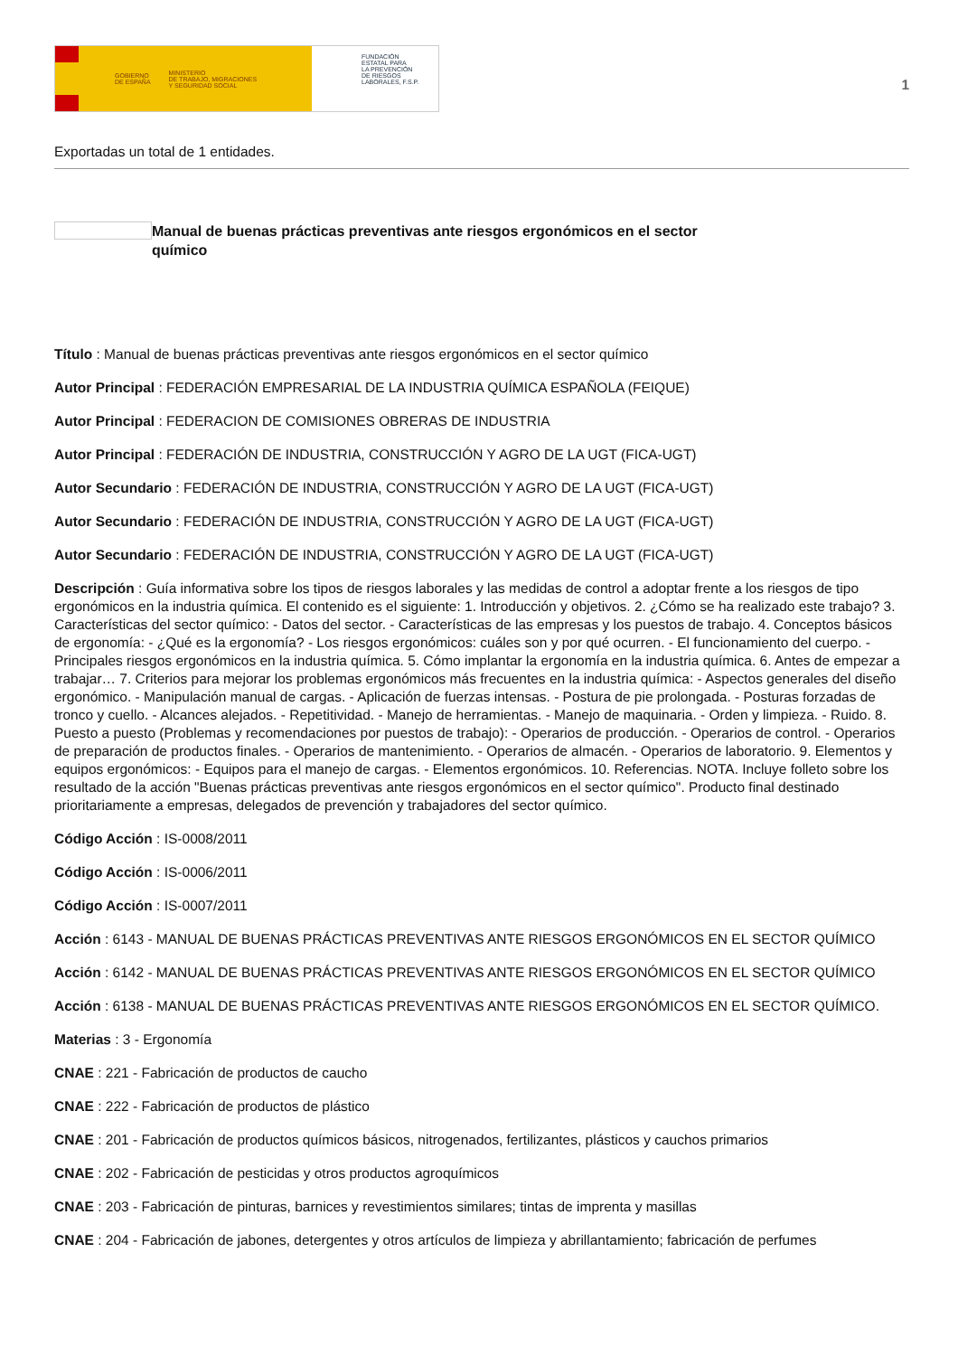GOBIERNO
DE ESPAÑA MINISTERIO
DE TRABAJO, MIGRACIONES
Y SEGURIDAD SOCIAL
FUNDACIÓN
ESTATAL PARA
LA PREVENCIÓN
DE RIESGOS
LABORALES, F.S.P.
1
Exportadas un total de 1 entidades.
Manual de buenas prácticas preventivas ante riesgos ergonómicos en el sector químico
Título : Manual de buenas prácticas preventivas ante riesgos ergonómicos en el sector químico
Autor Principal : FEDERACIÓN EMPRESARIAL DE LA INDUSTRIA QUÍMICA ESPAÑOLA (FEIQUE)
Autor Principal : FEDERACION DE COMISIONES OBRERAS DE INDUSTRIA
Autor Principal : FEDERACIÓN DE INDUSTRIA, CONSTRUCCIÓN Y AGRO DE LA UGT (FICA-UGT)
Autor Secundario : FEDERACIÓN DE INDUSTRIA, CONSTRUCCIÓN Y AGRO DE LA UGT (FICA-UGT)
Autor Secundario : FEDERACIÓN DE INDUSTRIA, CONSTRUCCIÓN Y AGRO DE LA UGT (FICA-UGT)
Autor Secundario : FEDERACIÓN DE INDUSTRIA, CONSTRUCCIÓN Y AGRO DE LA UGT (FICA-UGT)
Descripción : Guía informativa sobre los tipos de riesgos laborales y las medidas de control a adoptar frente a los riesgos de tipo ergonómicos en la industria química. El contenido es el siguiente: 1. Introducción y objetivos. 2. ¿Cómo se ha realizado este trabajo? 3. Características del sector químico: - Datos del sector. - Características de las empresas y los puestos de trabajo. 4. Conceptos básicos de ergonomía: - ¿Qué es la ergonomía? - Los riesgos ergonómicos: cuáles son y por qué ocurren. - El funcionamiento del cuerpo. - Principales riesgos ergonómicos en la industria química. 5. Cómo implantar la ergonomía en la industria química. 6. Antes de empezar a trabajar… 7. Criterios para mejorar los problemas ergonómicos más frecuentes en la industria química: - Aspectos generales del diseño ergonómico. - Manipulación manual de cargas. - Aplicación de fuerzas intensas. - Postura de pie prolongada. - Posturas forzadas de tronco y cuello. - Alcances alejados. - Repetitividad. - Manejo de herramientas. - Manejo de maquinaria. - Orden y limpieza. - Ruido. 8. Puesto a puesto (Problemas y recomendaciones por puestos de trabajo): - Operarios de producción. - Operarios de control. - Operarios de preparación de productos finales. - Operarios de mantenimiento. - Operarios de almacén. - Operarios de laboratorio. 9. Elementos y equipos ergonómicos: - Equipos para el manejo de cargas. - Elementos ergonómicos. 10. Referencias. NOTA. Incluye folleto sobre los resultado de la acción "Buenas prácticas preventivas ante riesgos ergonómicos en el sector químico". Producto final destinado prioritariamente a empresas, delegados de prevención y trabajadores del sector químico.
Código Acción : IS-0008/2011
Código Acción : IS-0006/2011
Código Acción : IS-0007/2011
Acción : 6143 - MANUAL DE BUENAS PRÁCTICAS PREVENTIVAS ANTE RIESGOS ERGONÓMICOS EN EL SECTOR QUÍMICO
Acción : 6142 - MANUAL DE BUENAS PRÁCTICAS PREVENTIVAS ANTE RIESGOS ERGONÓMICOS EN EL SECTOR QUÍMICO
Acción : 6138 - MANUAL DE BUENAS PRÁCTICAS PREVENTIVAS ANTE RIESGOS ERGONÓMICOS EN EL SECTOR QUÍMICO.
Materias : 3 - Ergonomía
CNAE : 221 - Fabricación de productos de caucho
CNAE : 222 - Fabricación de productos de plástico
CNAE : 201 - Fabricación de productos químicos básicos, nitrogenados, fertilizantes, plásticos y cauchos primarios
CNAE : 202 - Fabricación de pesticidas y otros productos agroquímicos
CNAE : 203 - Fabricación de pinturas, barnices y revestimientos similares; tintas de imprenta y masillas
CNAE : 204 - Fabricación de jabones, detergentes y otros artículos de limpieza y abrillantamiento; fabricación de perfumes